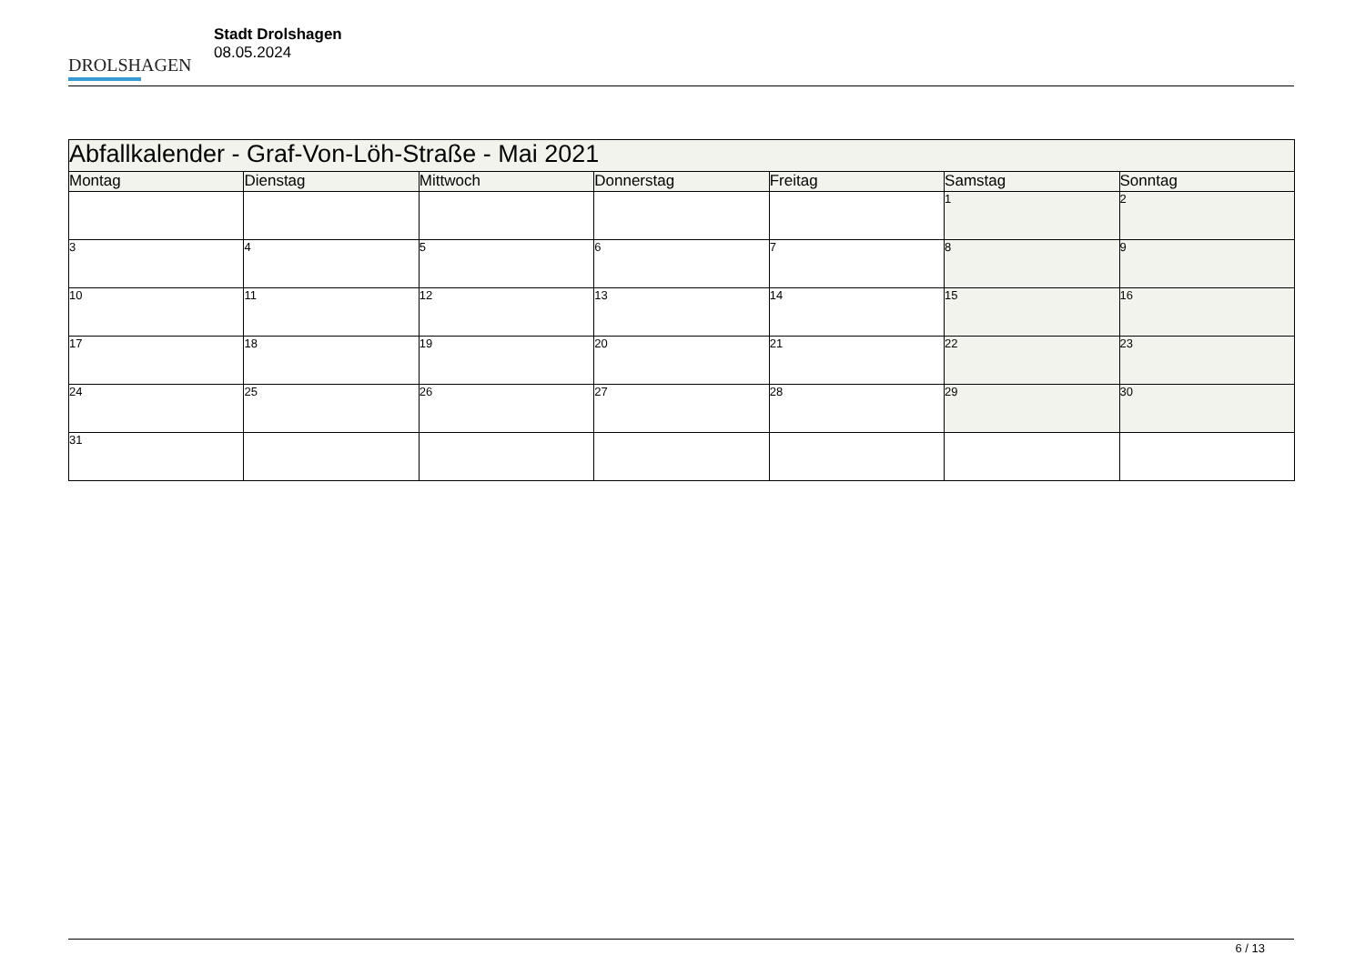DROLSHAGEN
Stadt Drolshagen
08.05.2024
| Abfallkalender - Graf-Von-Löh-Straße - Mai 2021 | | | | | | |
| --- | --- | --- | --- | --- | --- | --- |
| Montag | Dienstag | Mittwoch | Donnerstag | Freitag | Samstag | Sonntag |
| | | | | | 1 | 2 |
| 3 | 4 | 5 | 6 | 7 | 8 | 9 |
| 10 | 11 | 12 | 13 | 14 | 15 | 16 |
| 17 | 18 | 19 | 20 | 21 | 22 | 23 |
| 24 | 25 | 26 | 27 | 28 | 29 | 30 |
| 31 | | | | | | |
6 / 13